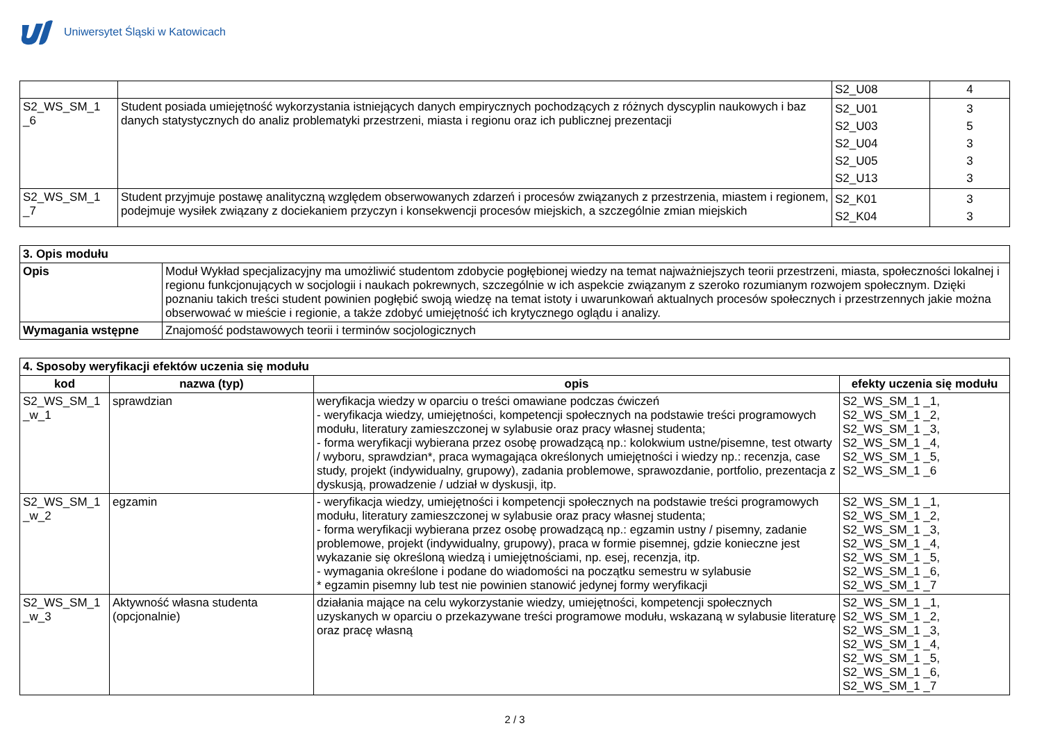Uniwersytet Śląski w Katowicach
| | | S2_U08 | 4 |
| S2_WS_SM_1 _6 | Student posiada umiejętność wykorzystania istniejących danych empirycznych pochodzących z różnych dyscyplin naukowych i baz danych statystycznych do analiz problematyki przestrzeni, miasta i regionu oraz ich publicznej prezentacji | S2_U01 S2_U03 S2_U04 S2_U05 S2_U13 | 3 5 3 3 3 |
| S2_WS_SM_1 _7 | Student przyjmuje postawę analityczną względem obserwowanych zdarzeń i procesów związanych z przestrzenia, miastem i regionem, podejmuje wysiłek związany z dociekaniem przyczyn i konsekwencji procesów miejskich, a szczególnie zmian miejskich | S2_K01 S2_K04 | 3 3 |
| 3. Opis modułu | |
| Opis | Moduł Wykład specjalizacyjny ma umożliwić studentom zdobycie pogłębionej wiedzy na temat najważniejszych teorii przestrzeni, miasta, społeczności lokalnej i regionu funkcjonujących w socjologii i naukach pokrewnych, szczególnie w ich aspekcie związanym z szeroko rozumianym rozwojem społecznym. Dzięki poznaniu takich treści student powinien pogłębić swoją wiedzę na temat istoty i uwarunkowań aktualnych procesów społecznych i przestrzennych jakie można obserwować w mieście i regionie, a także zdobyć umiejętność ich krytycznego oglądu i analizy. |
| Wymagania wstępne | Znajomość podstawowych teorii i terminów socjologicznych |
| 4. Sposoby weryfikacji efektów uczenia się modułu | | | |
| kod | nazwa (typ) | opis | efekty uczenia się modułu |
| S2_WS_SM_1 _w_1 | sprawdzian | weryfikacja wiedzy w oparciu o treści omawiane podczas ćwiczeń - weryfikacja wiedzy, umiejętności, kompetencji społecznych na podstawie treści programowych modułu, literatury zamieszczonej w sylabusie oraz pracy własnej studenta; - forma weryfikacji wybierana przez osobę prowadzącą np.: kolokwium ustne/pisemne, test otwarty / wyboru, sprawdzian*, praca wymagająca określonych umiejętności i wiedzy np.: recenzja, case study, projekt (indywidualny, grupowy), zadania problemowe, sprawozdanie, portfolio, prezentacja z dyskusją, prowadzenie / udział w dyskusji, itp. | S2_WS_SM_1 _1, S2_WS_SM_1 _2, S2_WS_SM_1 _3, S2_WS_SM_1 _4, S2_WS_SM_1 _5, S2_WS_SM_1 _6 |
| S2_WS_SM_1 _w_2 | egzamin | - weryfikacja wiedzy, umiejętności i kompetencji społecznych na podstawie treści programowych modułu, literatury zamieszczonej w sylabusie oraz pracy własnej studenta; - forma weryfikacji wybierana przez osobę prowadzącą np.: egzamin ustny / pisemny, zadanie problemowe, projekt (indywidualny, grupowy), praca w formie pisemnej, gdzie konieczne jest wykazanie się określoną wiedzą i umiejętnościami, np. esej, recenzja, itp. - wymagania określone i podane do wiadomości na początku semestru w sylabusie * egzamin pisemny lub test nie powinien stanowić jedynej formy weryfikacji | S2_WS_SM_1 _1, S2_WS_SM_1 _2, S2_WS_SM_1 _3, S2_WS_SM_1 _4, S2_WS_SM_1 _5, S2_WS_SM_1 _6, S2_WS_SM_1 _7 |
| S2_WS_SM_1 _w_3 | Aktywność własna studenta (opcjonalnie) | działania mające na celu wykorzystanie wiedzy, umiejętności, kompetencji społecznych uzyskanych w oparciu o przekazywane treści programowe modułu, wskazaną w sylabusie literaturę oraz pracę własną | S2_WS_SM_1 _1, S2_WS_SM_1 _2, S2_WS_SM_1 _3, S2_WS_SM_1 _4, S2_WS_SM_1 _5, S2_WS_SM_1 _6, S2_WS_SM_1 _7 |
2 / 3